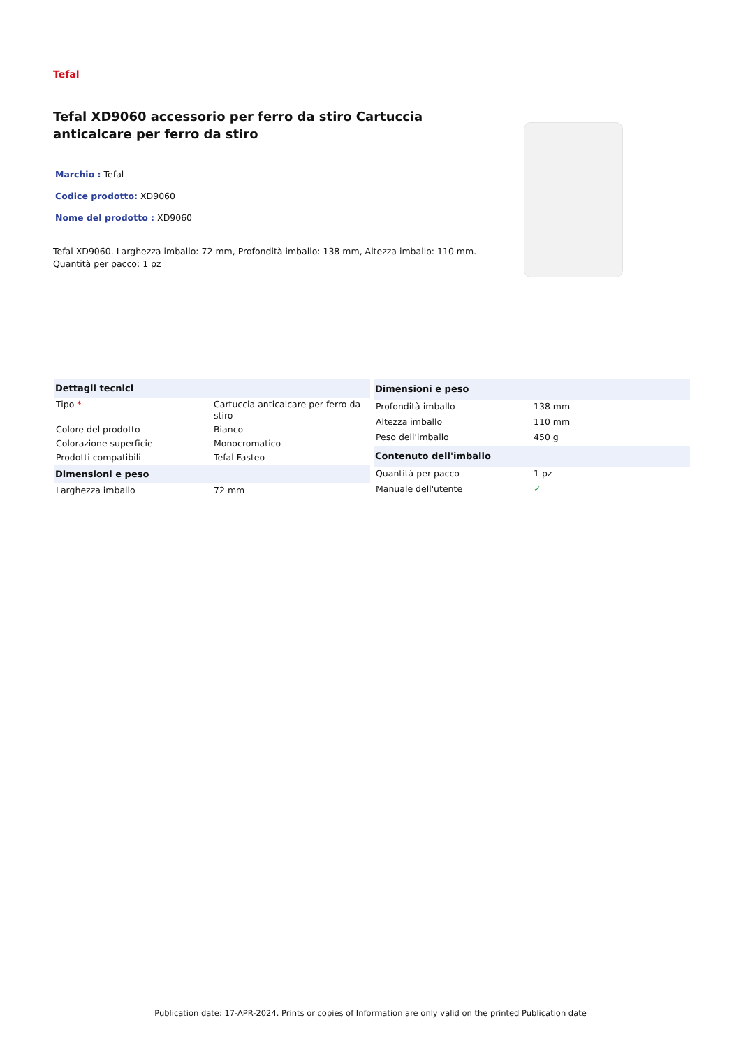Tefal
Tefal XD9060 accessorio per ferro da stiro Cartuccia anticalcare per ferro da stiro
Marchio : Tefal
Codice prodotto: XD9060
Nome del prodotto : XD9060
Tefal XD9060. Larghezza imballo: 72 mm, Profondità imballo: 138 mm, Altezza imballo: 110 mm.
Quantità per pacco: 1 pz
| Dettagli tecnici | |
| --- | --- |
| Tipo * | Cartuccia anticalcare per ferro da stiro |
| Colore del prodotto | Bianco |
| Colorazione superficie | Monocromatico |
| Prodotti compatibili | Tefal Fasteo |
| Dimensioni e peso | |
| Larghezza imballo | 72 mm |
| Dimensioni e peso | |
| --- | --- |
| Profondità imballo | 138 mm |
| Altezza imballo | 110 mm |
| Peso dell'imballo | 450 g |
| Contenuto dell'imballo | |
| Quantità per pacco | 1 pz |
| Manuale dell'utente | ✓ |
Publication date: 17-APR-2024. Prints or copies of Information are only valid on the printed Publication date